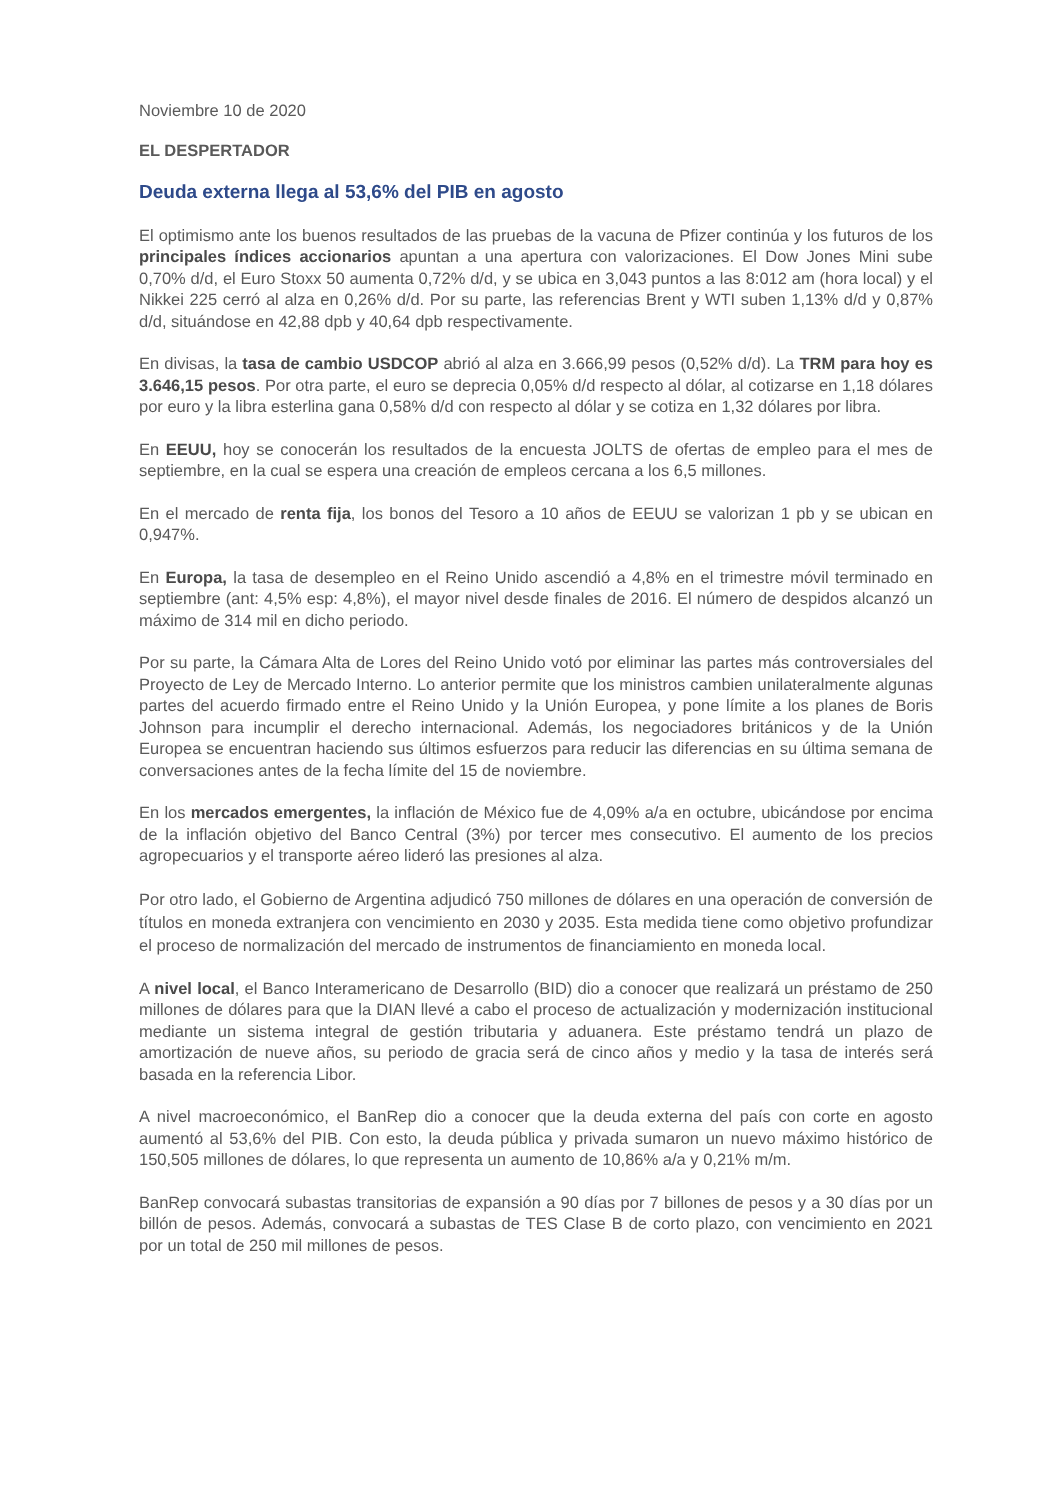Noviembre 10 de 2020
EL DESPERTADOR
Deuda externa llega al 53,6% del PIB en agosto
El optimismo ante los buenos resultados de las pruebas de la vacuna de Pfizer continúa y los futuros de los principales índices accionarios apuntan a una apertura con valorizaciones. El Dow Jones Mini sube 0,70% d/d, el Euro Stoxx 50 aumenta 0,72% d/d, y se ubica en 3,043 puntos a las 8:012 am (hora local) y el Nikkei 225 cerró al alza en 0,26% d/d. Por su parte, las referencias Brent y WTI suben 1,13% d/d y 0,87% d/d, situándose en 42,88 dpb y 40,64 dpb respectivamente.
En divisas, la tasa de cambio USDCOP abrió al alza en 3.666,99 pesos (0,52% d/d). La TRM para hoy es 3.646,15 pesos. Por otra parte, el euro se deprecia 0,05% d/d respecto al dólar, al cotizarse en 1,18 dólares por euro y la libra esterlina gana 0,58% d/d con respecto al dólar y se cotiza en 1,32 dólares por libra.
En EEUU, hoy se conocerán los resultados de la encuesta JOLTS de ofertas de empleo para el mes de septiembre, en la cual se espera una creación de empleos cercana a los 6,5 millones.
En el mercado de renta fija, los bonos del Tesoro a 10 años de EEUU se valorizan 1 pb y se ubican en 0,947%.
En Europa, la tasa de desempleo en el Reino Unido ascendió a 4,8% en el trimestre móvil terminado en septiembre (ant: 4,5% esp: 4,8%), el mayor nivel desde finales de 2016. El número de despidos alcanzó un máximo de 314 mil en dicho periodo.
Por su parte, la Cámara Alta de Lores del Reino Unido votó por eliminar las partes más controversiales del Proyecto de Ley de Mercado Interno. Lo anterior permite que los ministros cambien unilateralmente algunas partes del acuerdo firmado entre el Reino Unido y la Unión Europea, y pone límite a los planes de Boris Johnson para incumplir el derecho internacional. Además, los negociadores británicos y de la Unión Europea se encuentran haciendo sus últimos esfuerzos para reducir las diferencias en su última semana de conversaciones antes de la fecha límite del 15 de noviembre.
En los mercados emergentes, la inflación de México fue de 4,09% a/a en octubre, ubicándose por encima de la inflación objetivo del Banco Central (3%) por tercer mes consecutivo. El aumento de los precios agropecuarios y el transporte aéreo lideró las presiones al alza.
Por otro lado, el Gobierno de Argentina adjudicó 750 millones de dólares en una operación de conversión de títulos en moneda extranjera con vencimiento en 2030 y 2035. Esta medida tiene como objetivo profundizar el proceso de normalización del mercado de instrumentos de financiamiento en moneda local.
A nivel local, el Banco Interamericano de Desarrollo (BID) dio a conocer que realizará un préstamo de 250 millones de dólares para que la DIAN llevé a cabo el proceso de actualización y modernización institucional mediante un sistema integral de gestión tributaria y aduanera. Este préstamo tendrá un plazo de amortización de nueve años, su periodo de gracia será de cinco años y medio y la tasa de interés será basada en la referencia Libor.
A nivel macroeconómico, el BanRep dio a conocer que la deuda externa del país con corte en agosto aumentó al 53,6% del PIB. Con esto, la deuda pública y privada sumaron un nuevo máximo histórico de 150,505 millones de dólares, lo que representa un aumento de 10,86% a/a y 0,21% m/m.
BanRep convocará subastas transitorias de expansión a 90 días por 7 billones de pesos y a 30 días por un billón de pesos. Además, convocará a subastas de TES Clase B de corto plazo, con vencimiento en 2021 por un total de 250 mil millones de pesos.